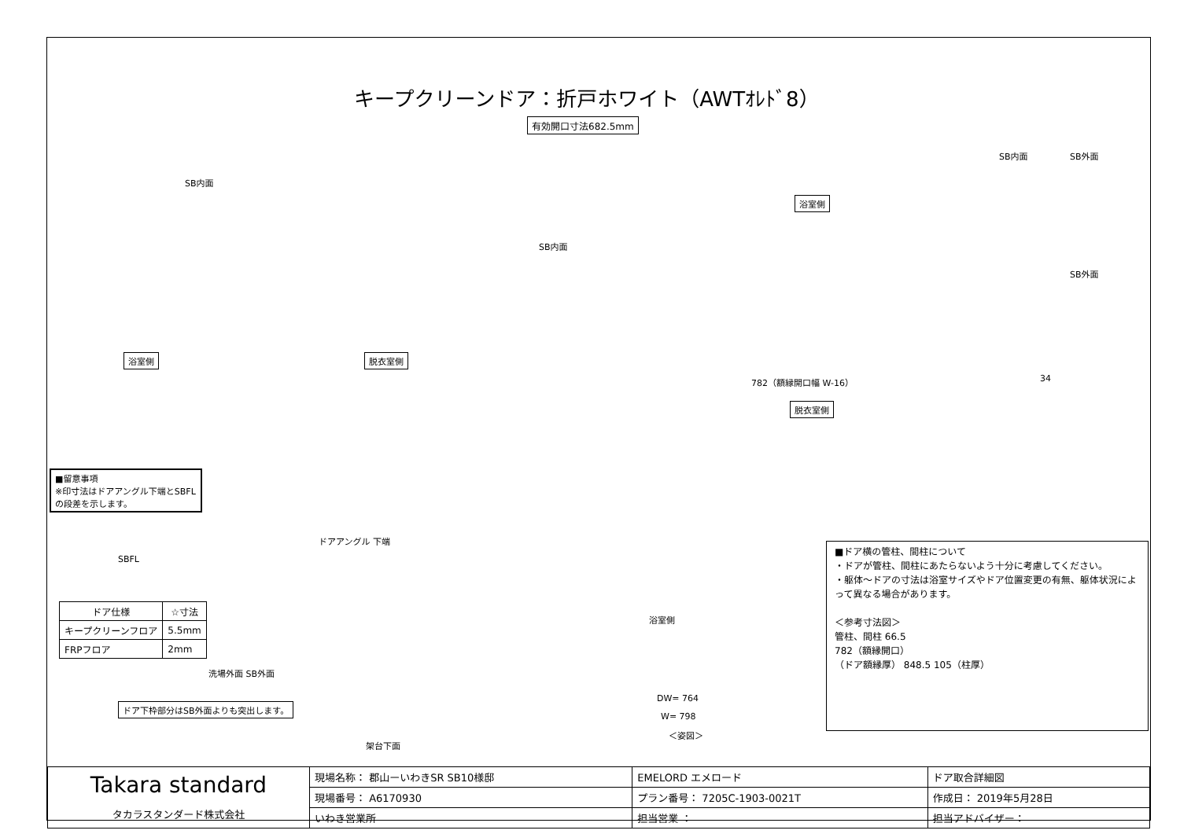キープクリーンドア：折戸ホワイト（AWTｵﾚﾄﾞ8）
有効開口寸法682.5mm
SB内面
浴室側 脱衣室側
ドアアングル 下端
SBFL
■留意事項
※印寸法はドアアングル下端とSBFLの段差を示します。
| ドア仕様 | ☆寸法 |
| --- | --- |
| キープクリーンフロア | 5.5mm |
| FRPフロア | 2mm |
洗場外面 SB外面
ドア下枠部分はSB外面よりも突出します。
架台下面
浴室側
脱衣室側
SB内面 SB外面
SB内面
SB外面
782（額縁開口幅 W-16） 34
浴室側
DW= 764
W= 798
＜姿図＞
■ドア横の管柱、間柱について
・ドアが管柱、間柱にあたらないよう十分に考慮してください。
・躯体～ドアの寸法は浴室サイズやドア位置変更の有無、躯体状況によって異なる場合があります。
＜参考寸法図＞
管柱、間柱 66.5
782（額縁開口）
（ドア額縁厚） 848.5 105（柱厚）
| Takara standard タカラスタンダード株式会社 | 現場名称： 郡山ーいわきSR SB10様邸 | EMELORD エメロード | ドア取合詳細図 |
| | 現場番号： A6170930 | プラン番号： 7205C-1903-0021T | 作成日： 2019年5月28日 |
| | いわき営業所 | 担当営業 ： | 担当アドバイザー： |